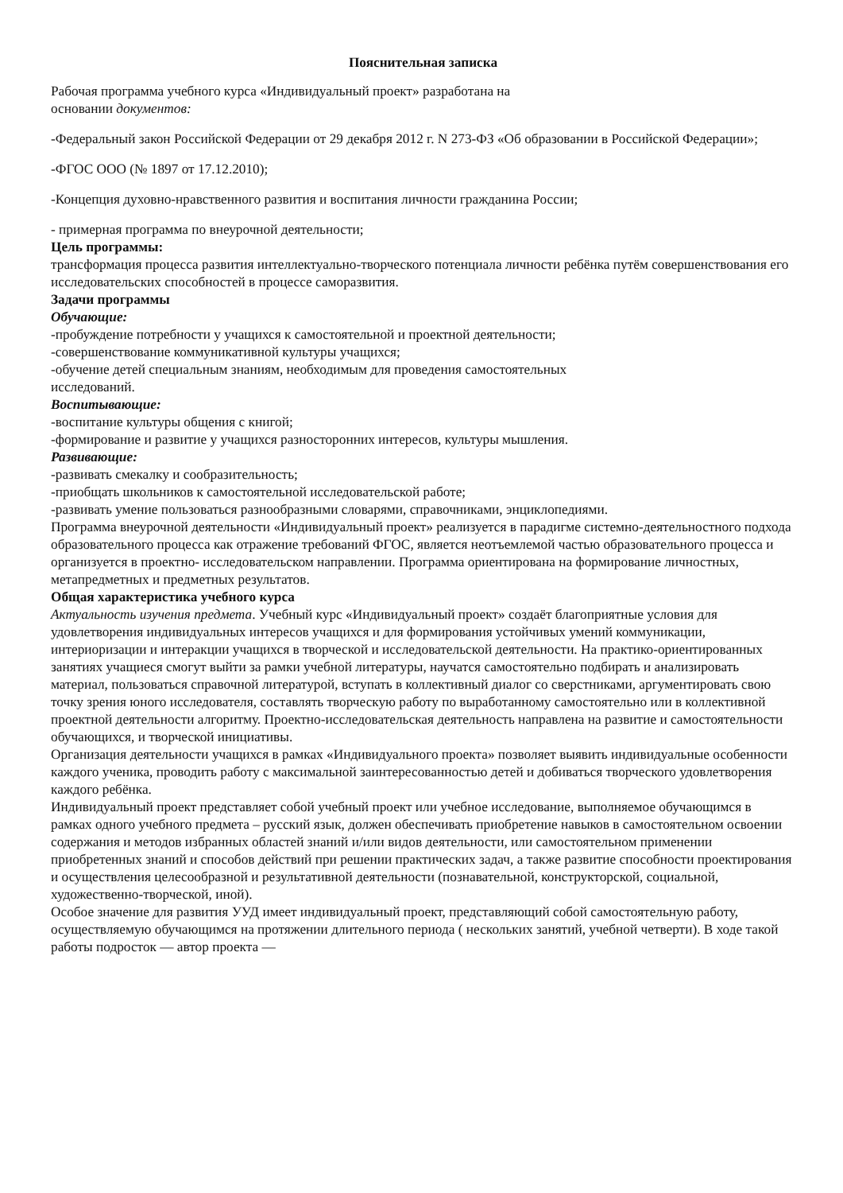Пояснительная записка
Рабочая программа учебного курса «Индивидуальный проект» разработана на
основании документов:
-Федеральный закон Российской Федерации от 29 декабря 2012 г. N 273-ФЗ «Об образовании в Российской Федерации»;
-ФГОС ООО (№ 1897 от 17.12.2010);
-Концепция духовно-нравственного развития и воспитания личности гражданина России;
- примерная программа по внеурочной деятельности;
Цель программы:
трансформация процесса развития интеллектуально-творческого потенциала личности ребёнка путём совершенствования его исследовательских способностей в процессе саморазвития.
Задачи программы
Обучающие:
-пробуждение потребности у учащихся к самостоятельной и проектной деятельности;
-совершенствование коммуникативной культуры учащихся;
-обучение детей специальным знаниям, необходимым для проведения самостоятельных
исследований.
Воспитывающие:
-воспитание культуры общения с книгой;
-формирование и развитие у учащихся разносторонних интересов, культуры мышления.
Развивающие:
-развивать смекалку и сообразительность;
-приобщать школьников к самостоятельной исследовательской работе;
-развивать умение пользоваться разнообразными словарями, справочниками, энциклопедиями.
Программа внеурочной деятельности «Индивидуальный проект» реализуется в парадигме системно-деятельностного подхода образовательного процесса как отражение требований ФГОС, является неотъемлемой частью образовательного процесса и организуется в проектно- исследовательском направлении. Программа ориентирована на формирование личностных, метапредметных и предметных результатов.
Общая характеристика учебного курса
Актуальность изучения предмета. Учебный курс «Индивидуальный проект» создаёт благоприятные условия для удовлетворения индивидуальных интересов учащихся и для формирования устойчивых умений коммуникации, интериоризации и интеракции учащихся в творческой и исследовательской деятельности. На практико-ориентированных занятиях учащиеся смогут выйти за рамки учебной литературы, научатся самостоятельно подбирать и анализировать материал, пользоваться справочной литературой, вступать в коллективный диалог со сверстниками, аргументировать свою точку зрения юного исследователя, составлять творческую работу по выработанному самостоятельно или в коллективной проектной деятельности алгоритму. Проектно-исследовательская деятельность направлена на развитие и самостоятельности обучающихся, и творческой инициативы.
Организация деятельности учащихся в рамках «Индивидуального проекта» позволяет выявить индивидуальные особенности каждого ученика, проводить работу с максимальной заинтересованностью детей и добиваться творческого удовлетворения каждого ребёнка.
Индивидуальный проект представляет собой учебный проект или учебное исследование, выполняемое обучающимся в рамках одного учебного предмета – русский язык, должен обеспечивать приобретение навыков в самостоятельном освоении содержания и методов избранных областей знаний и/или видов деятельности, или самостоятельном применении приобретенных знаний и способов действий при решении практических задач, а также развитие способности проектирования и осуществления целесообразной и результативной деятельности (познавательной, конструкторской, социальной, художественно-творческой, иной).
Особое значение для развития УУД имеет индивидуальный проект, представляющий собой самостоятельную работу, осуществляемую обучающимся на протяжении длительного периода ( нескольких занятий, учебной четверти). В ходе такой работы подросток — автор проекта —